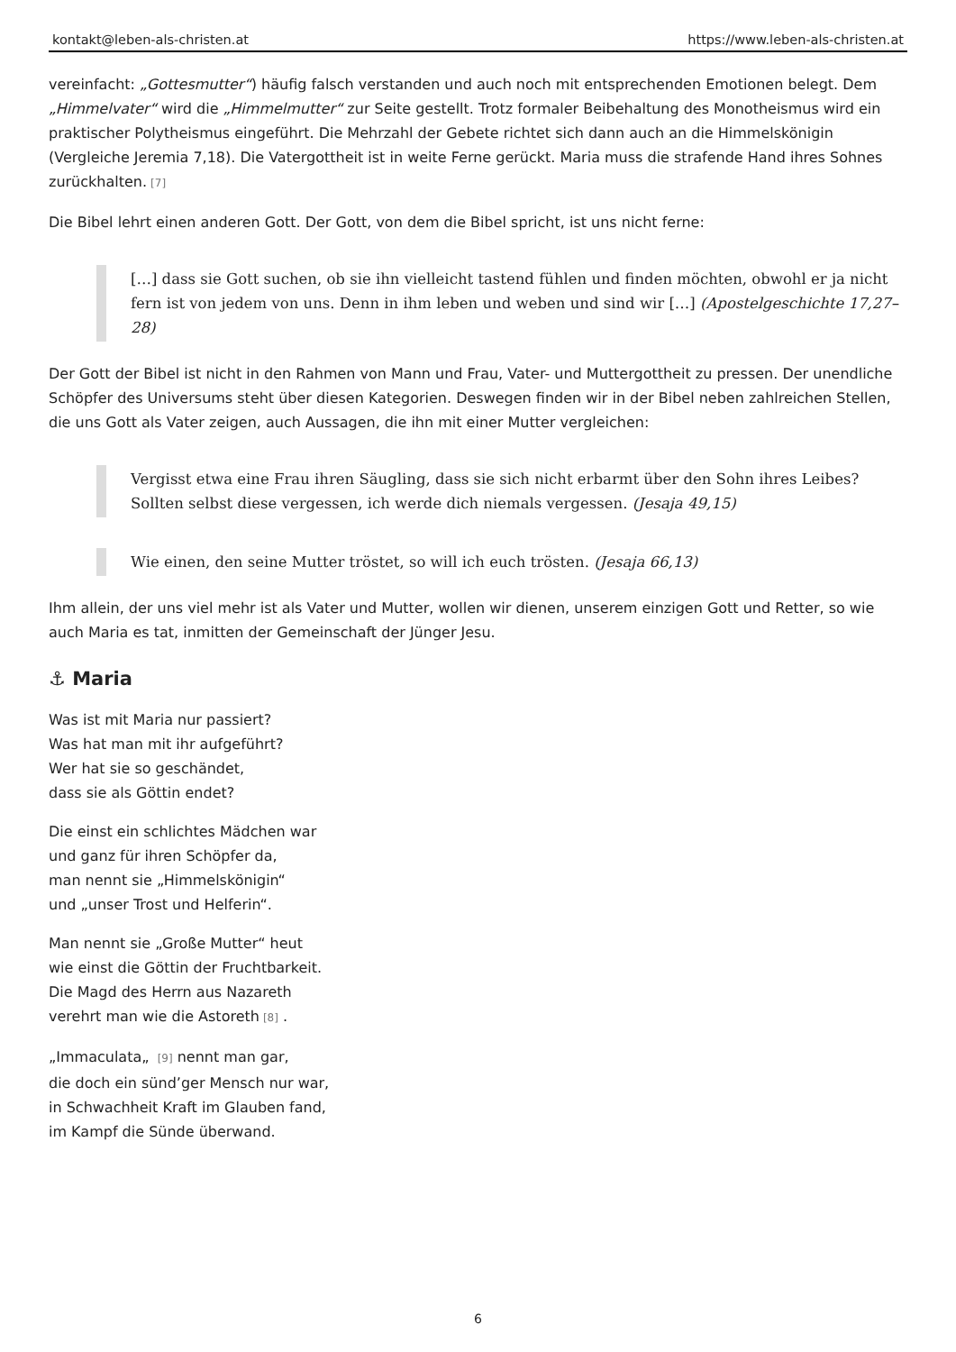kontakt@leben-als-christen.at https://www.leben-als-christen.at
vereinfacht: „Gottesmutter“) häufig falsch verstanden und auch noch mit entsprechenden Emotionen belegt. Dem „Himmelvater“ wird die „Himmelmutter“ zur Seite gestellt. Trotz formaler Beibehaltung des Monotheismus wird ein praktischer Polytheismus eingeführt. Die Mehrzahl der Gebete richtet sich dann auch an die Himmelskönigin (Vergleiche Jeremia 7,18). Die Vatergottheit ist in weite Ferne gerückt. Maria muss die strafende Hand ihres Sohnes zurückhalten. [7]
Die Bibel lehrt einen anderen Gott. Der Gott, von dem die Bibel spricht, ist uns nicht ferne:
[…] dass sie Gott suchen, ob sie ihn vielleicht tastend fühlen und finden möchten, obwohl er ja nicht fern ist von jedem von uns. Denn in ihm leben und weben und sind wir […] (Apostelgeschichte 17,27–28)
Der Gott der Bibel ist nicht in den Rahmen von Mann und Frau, Vater- und Muttergottheit zu pressen. Der unendliche Schöpfer des Universums steht über diesen Kategorien. Deswegen finden wir in der Bibel neben zahlreichen Stellen, die uns Gott als Vater zeigen, auch Aussagen, die ihn mit einer Mutter vergleichen:
Vergisst etwa eine Frau ihren Säugling, dass sie sich nicht erbarmt über den Sohn ihres Leibes? Sollten selbst diese vergessen, ich werde dich niemals vergessen. (Jesaja 49,15)
Wie einen, den seine Mutter tröstet, so will ich euch trösten. (Jesaja 66,13)
Ihm allein, der uns viel mehr ist als Vater und Mutter, wollen wir dienen, unserem einzigen Gott und Retter, so wie auch Maria es tat, inmitten der Gemeinschaft der Jünger Jesu.
⚓ Maria
Was ist mit Maria nur passiert?
Was hat man mit ihr aufgeführt?
Wer hat sie so geschändet,
dass sie als Göttin endet?
Die einst ein schlichtes Mädchen war
und ganz für ihren Schöpfer da,
man nennt sie „Himmelskönigin“
und „unser Trost und Helferin“.
Man nennt sie „Große Mutter“ heut
wie einst die Göttin der Fruchtbarkeit.
Die Magd des Herrn aus Nazareth
verehrt man wie die Astoreth [8] .
„Immaculata„ [9] nennt man gar,
die doch ein sünd’ger Mensch nur war,
in Schwachheit Kraft im Glauben fand,
im Kampf die Sünde überwand.
6